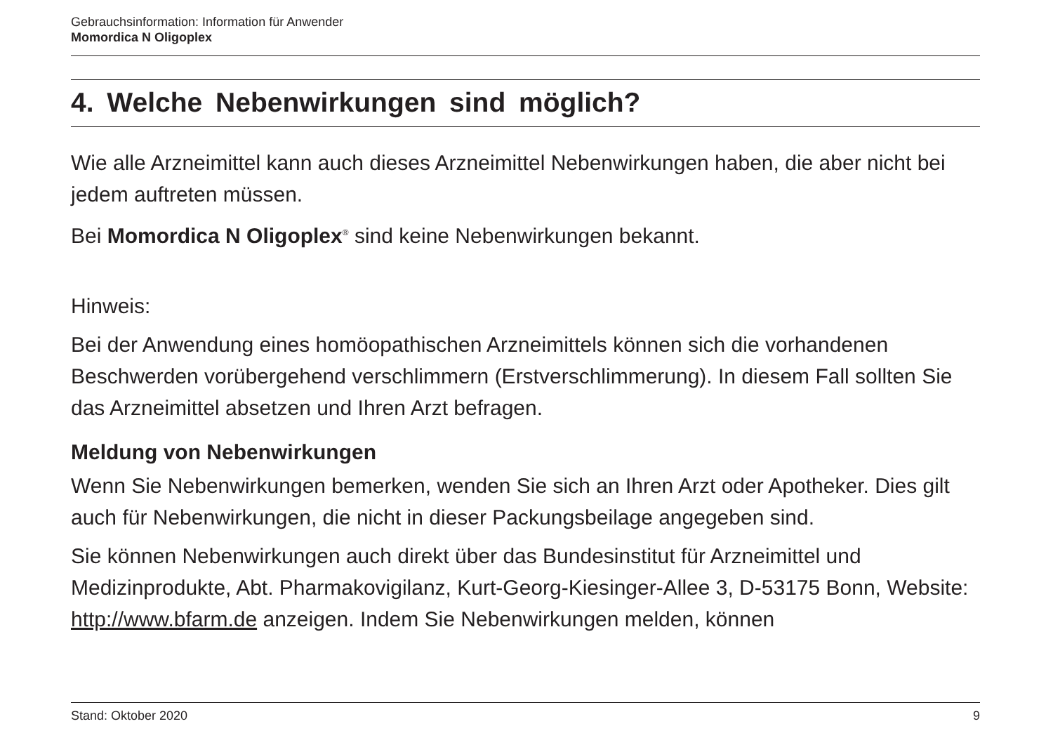Gebrauchsinformation: Information für Anwender
Momordica N Oligoplex
4. Welche Nebenwirkungen sind möglich?
Wie alle Arzneimittel kann auch dieses Arzneimittel Nebenwirkungen haben, die aber nicht bei jedem auftreten müssen.
Bei Momordica N Oligoplex<sup>®</sup> sind keine Nebenwirkungen bekannt.
Hinweis:
Bei der Anwendung eines homöopathischen Arzneimittels können sich die vorhandenen Beschwerden vorübergehend verschlimmern (Erstverschlimmerung). In diesem Fall sollten Sie das Arzneimittel absetzen und Ihren Arzt befragen.
Meldung von Nebenwirkungen
Wenn Sie Nebenwirkungen bemerken, wenden Sie sich an Ihren Arzt oder Apotheker. Dies gilt auch für Nebenwirkungen, die nicht in dieser Packungsbeilage angegeben sind.
Sie können Nebenwirkungen auch direkt über das Bundesinstitut für Arzneimittel und Medizinprodukte, Abt. Pharmakovigilanz, Kurt-Georg-Kiesinger-Allee 3, D-53175 Bonn, Website: http://www.bfarm.de anzeigen. Indem Sie Nebenwirkungen melden, können
Stand: Oktober 2020 9